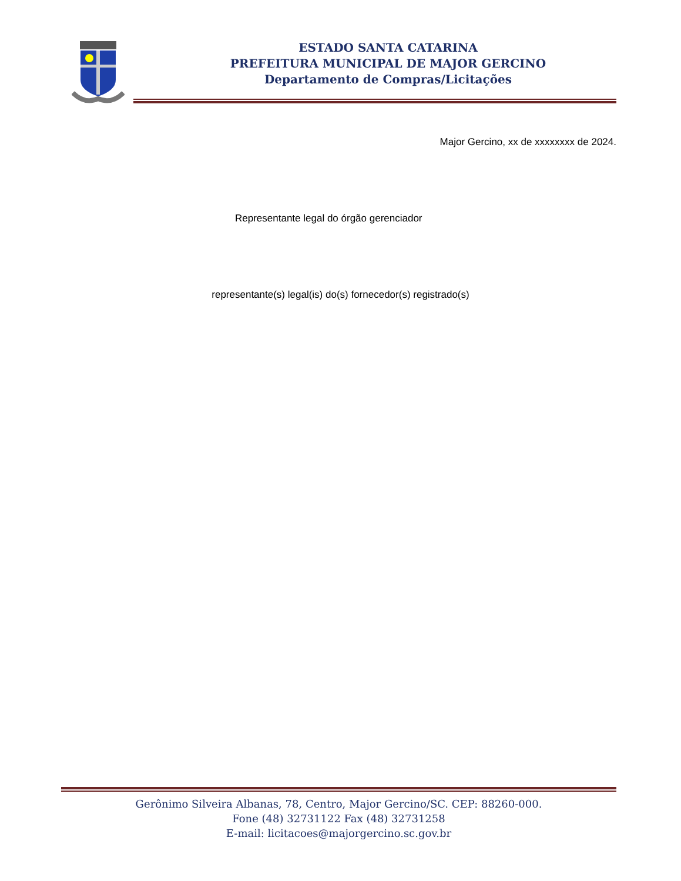ESTADO SANTA CATARINA
PREFEITURA MUNICIPAL DE MAJOR GERCINO
Departamento de Compras/Licitações
Major Gercino, xx de xxxxxxxx de 2024.
Representante legal do órgão gerenciador
representante(s) legal(is) do(s) fornecedor(s) registrado(s)
Gerônimo Silveira Albanas, 78, Centro, Major Gercino/SC. CEP: 88260-000.
Fone (48) 32731122 Fax (48) 32731258
E-mail: licitacoes@majorgercino.sc.gov.br